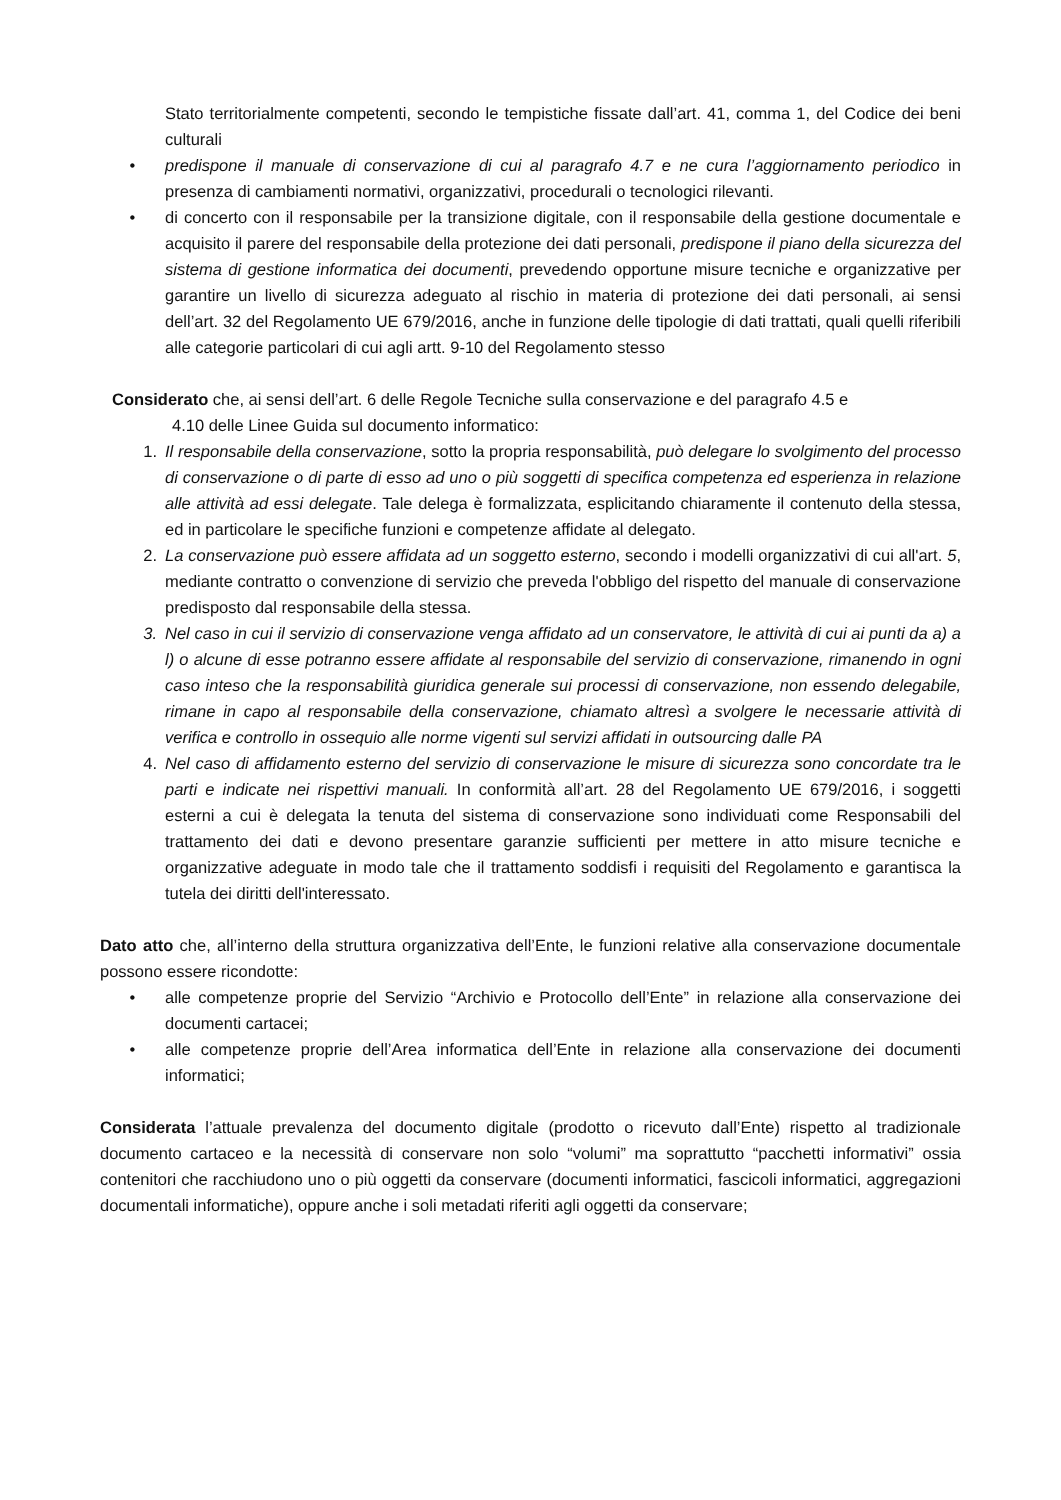Stato territorialmente competenti, secondo le tempistiche fissate dall’art. 41, comma 1, del Codice dei beni culturali
• predispone il manuale di conservazione di cui al paragrafo 4.7 e ne cura l’aggiornamento periodico in presenza di cambiamenti normativi, organizzativi, procedurali o tecnologici rilevanti.
• di concerto con il responsabile per la transizione digitale, con il responsabile della gestione documentale e acquisito il parere del responsabile della protezione dei dati personali, predispone il piano della sicurezza del sistema di gestione informatica dei documenti, prevedendo opportune misure tecniche e organizzative per garantire un livello di sicurezza adeguato al rischio in materia di protezione dei dati personali, ai sensi dell’art. 32 del Regolamento UE 679/2016, anche in funzione delle tipologie di dati trattati, quali quelli riferibili alle categorie particolari di cui agli artt. 9-10 del Regolamento stesso
Considerato che, ai sensi dell’art. 6 delle Regole Tecniche sulla conservazione e del paragrafo 4.5 e
4.10 delle Linee Guida sul documento informatico:
1. Il responsabile della conservazione, sotto la propria responsabilità, può delegare lo svolgimento del processo di conservazione o di parte di esso ad uno o più soggetti di specifica competenza ed esperienza in relazione alle attività ad essi delegate. Tale delega è formalizzata, esplicitando chiaramente il contenuto della stessa, ed in particolare le specifiche funzioni e competenze affidate al delegato.
2. La conservazione può essere affidata ad un soggetto esterno, secondo i modelli organizzativi di cui all'art. 5, mediante contratto o convenzione di servizio che preveda l'obbligo del rispetto del manuale di conservazione predisposto dal responsabile della stessa.
3. Nel caso in cui il servizio di conservazione venga affidato ad un conservatore, le attività di cui ai punti da a) a l) o alcune di esse potranno essere affidate al responsabile del servizio di conservazione, rimanendo in ogni caso inteso che la responsabilità giuridica generale sui processi di conservazione, non essendo delegabile, rimane in capo al responsabile della conservazione, chiamato altresì a svolgere le necessarie attività di verifica e controllo in ossequio alle norme vigenti sul servizi affidati in outsourcing dalle PA
4. Nel caso di affidamento esterno del servizio di conservazione le misure di sicurezza sono concordate tra le parti e indicate nei rispettivi manuali. In conformità all’art. 28 del Regolamento UE 679/2016, i soggetti esterni a cui è delegata la tenuta del sistema di conservazione sono individuati come Responsabili del trattamento dei dati e devono presentare garanzie sufficienti per mettere in atto misure tecniche e organizzative adeguate in modo tale che il trattamento soddisfi i requisiti del Regolamento e garantisca la tutela dei diritti dell'interessato.
Dato atto che, all’interno della struttura organizzativa dell’Ente, le funzioni relative alla conservazione documentale possono essere ricondotte:
• alle competenze proprie del Servizio “Archivio e Protocollo dell’Ente” in relazione alla conservazione dei documenti cartacei;
• alle competenze proprie dell’Area informatica dell’Ente in relazione alla conservazione dei documenti informatici;
Considerata l’attuale prevalenza del documento digitale (prodotto o ricevuto dall’Ente) rispetto al tradizionale documento cartaceo e la necessità di conservare non solo “volumi” ma soprattutto “pacchetti informativi” ossia contenitori che racchiudono uno o più oggetti da conservare (documenti informatici, fascicoli informatici, aggregazioni documentali informatiche), oppure anche i soli metadati riferiti agli oggetti da conservare;